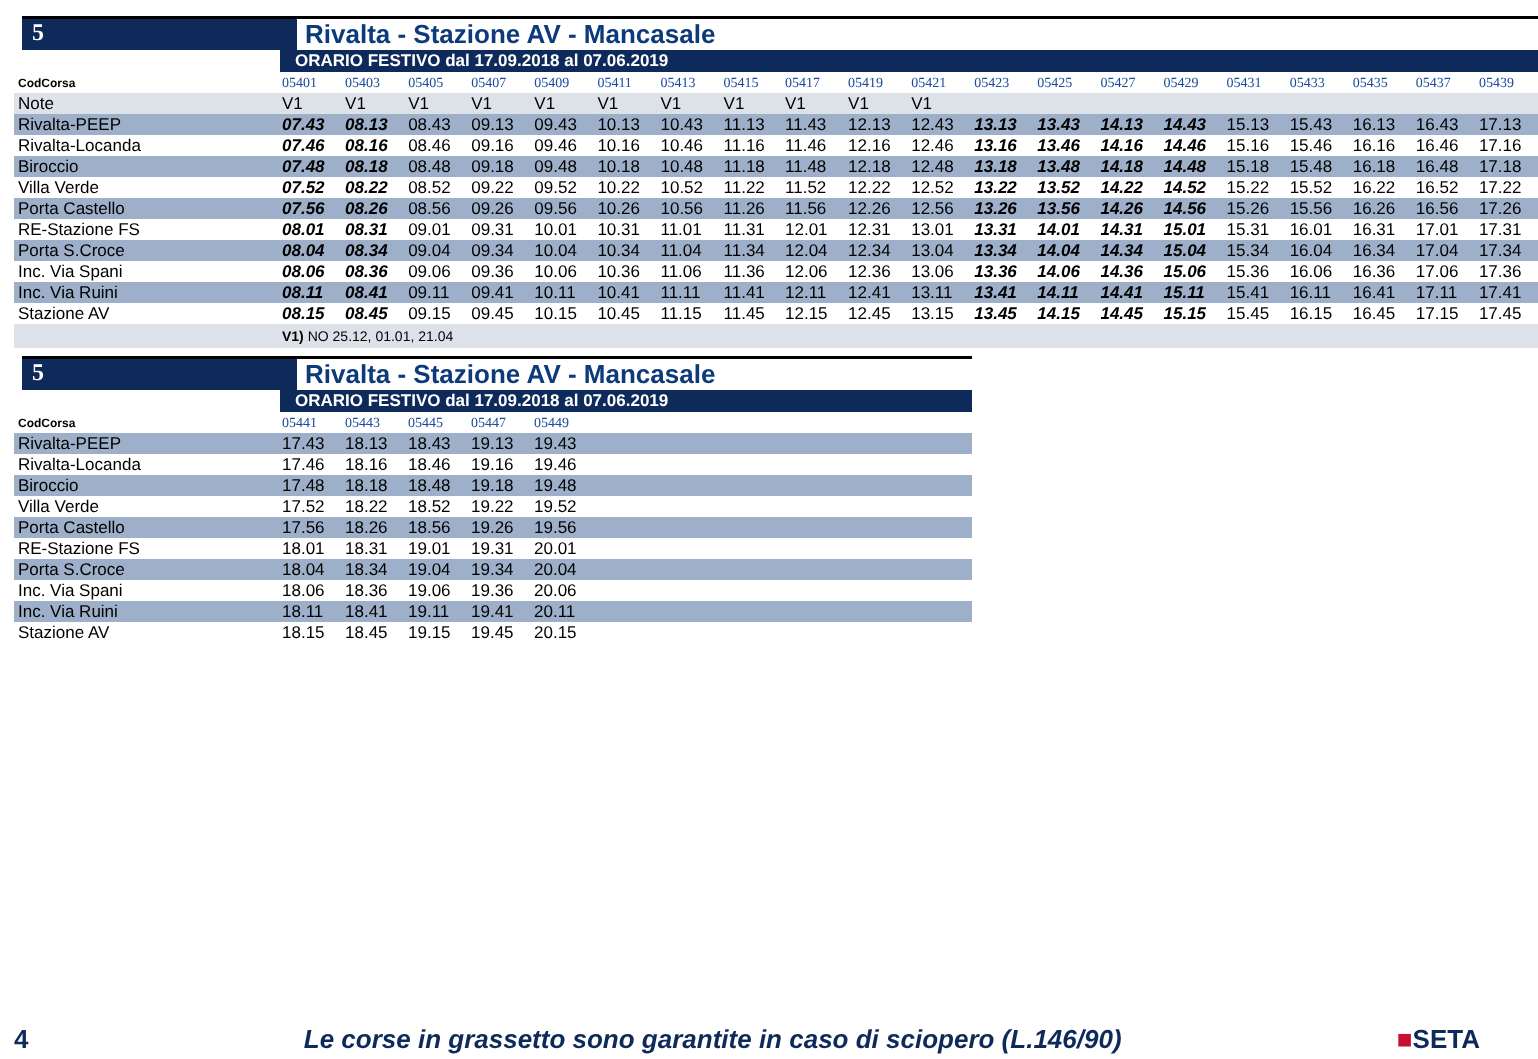5 Rivalta - Stazione AV - Mancasale
ORARIO FESTIVO dal 17.09.2018 al 07.06.2019
| CodCorsa | 05401 | 05403 | 05405 | 05407 | 05409 | 05411 | 05413 | 05415 | 05417 | 05419 | 05421 | 05423 | 05425 | 05427 | 05429 | 05431 | 05433 | 05435 | 05437 | 05439 |
| --- | --- | --- | --- | --- | --- | --- | --- | --- | --- | --- | --- | --- | --- | --- | --- | --- | --- | --- | --- | --- |
| Note | V1 | V1 | V1 | V1 | V1 | V1 | V1 | V1 | V1 | V1 | V1 | | | | | | | | | |
| Rivalta-PEEP | 07.43 | 08.13 | 08.43 | 09.13 | 09.43 | 10.13 | 10.43 | 11.13 | 11.43 | 12.13 | 12.43 | 13.13 | 13.43 | 14.13 | 14.43 | 15.13 | 15.43 | 16.13 | 16.43 | 17.13 |
| Rivalta-Locanda | 07.46 | 08.16 | 08.46 | 09.16 | 09.46 | 10.16 | 10.46 | 11.16 | 11.46 | 12.16 | 12.46 | 13.16 | 13.46 | 14.16 | 14.46 | 15.16 | 15.46 | 16.16 | 16.46 | 17.16 |
| Biroccio | 07.48 | 08.18 | 08.48 | 09.18 | 09.48 | 10.18 | 10.48 | 11.18 | 11.48 | 12.18 | 12.48 | 13.18 | 13.48 | 14.18 | 14.48 | 15.18 | 15.48 | 16.18 | 16.48 | 17.18 |
| Villa Verde | 07.52 | 08.22 | 08.52 | 09.22 | 09.52 | 10.22 | 10.52 | 11.22 | 11.52 | 12.22 | 12.52 | 13.22 | 13.52 | 14.22 | 14.52 | 15.22 | 15.52 | 16.22 | 16.52 | 17.22 |
| Porta Castello | 07.56 | 08.26 | 08.56 | 09.26 | 09.56 | 10.26 | 10.56 | 11.26 | 11.56 | 12.26 | 12.56 | 13.26 | 13.56 | 14.26 | 14.56 | 15.26 | 15.56 | 16.26 | 16.56 | 17.26 |
| RE-Stazione FS | 08.01 | 08.31 | 09.01 | 09.31 | 10.01 | 10.31 | 11.01 | 11.31 | 12.01 | 12.31 | 13.01 | 13.31 | 14.01 | 14.31 | 15.01 | 15.31 | 16.01 | 16.31 | 17.01 | 17.31 |
| Porta S.Croce | 08.04 | 08.34 | 09.04 | 09.34 | 10.04 | 10.34 | 11.04 | 11.34 | 12.04 | 12.34 | 13.04 | 13.34 | 14.04 | 14.34 | 15.04 | 15.34 | 16.04 | 16.34 | 17.04 | 17.34 |
| Inc. Via Spani | 08.06 | 08.36 | 09.06 | 09.36 | 10.06 | 10.36 | 11.06 | 11.36 | 12.06 | 12.36 | 13.06 | 13.36 | 14.06 | 14.36 | 15.06 | 15.36 | 16.06 | 16.36 | 17.06 | 17.36 |
| Inc. Via Ruini | 08.11 | 08.41 | 09.11 | 09.41 | 10.11 | 10.41 | 11.11 | 11.41 | 12.11 | 12.41 | 13.11 | 13.41 | 14.11 | 14.41 | 15.11 | 15.41 | 16.11 | 16.41 | 17.11 | 17.41 |
| Stazione AV | 08.15 | 08.45 | 09.15 | 09.45 | 10.15 | 10.45 | 11.15 | 11.45 | 12.15 | 12.45 | 13.15 | 13.45 | 14.15 | 14.45 | 15.15 | 15.45 | 16.15 | 16.45 | 17.15 | 17.45 |
| | V1) NO 25.12, 01.01, 21.04 | | | | | | | | | | | | | | | | | | | |
5 Rivalta - Stazione AV - Mancasale
ORARIO FESTIVO dal 17.09.2018 al 07.06.2019
| CodCorsa | 05441 | 05443 | 05445 | 05447 | 05449 | |
| --- | --- | --- | --- | --- | --- | --- |
| Rivalta-PEEP | 17.43 | 18.13 | 18.43 | 19.13 | 19.43 | |
| Rivalta-Locanda | 17.46 | 18.16 | 18.46 | 19.16 | 19.46 | |
| Biroccio | 17.48 | 18.18 | 18.48 | 19.18 | 19.48 | |
| Villa Verde | 17.52 | 18.22 | 18.52 | 19.22 | 19.52 | |
| Porta Castello | 17.56 | 18.26 | 18.56 | 19.26 | 19.56 | |
| RE-Stazione FS | 18.01 | 18.31 | 19.01 | 19.31 | 20.01 | |
| Porta S.Croce | 18.04 | 18.34 | 19.04 | 19.34 | 20.04 | |
| Inc. Via Spani | 18.06 | 18.36 | 19.06 | 19.36 | 20.06 | |
| Inc. Via Ruini | 18.11 | 18.41 | 19.11 | 19.41 | 20.11 | |
| Stazione AV | 18.15 | 18.45 | 19.15 | 19.45 | 20.15 | |
4 Le corse in grassetto sono garantite in caso di sciopero (L.146/90) ■SETA